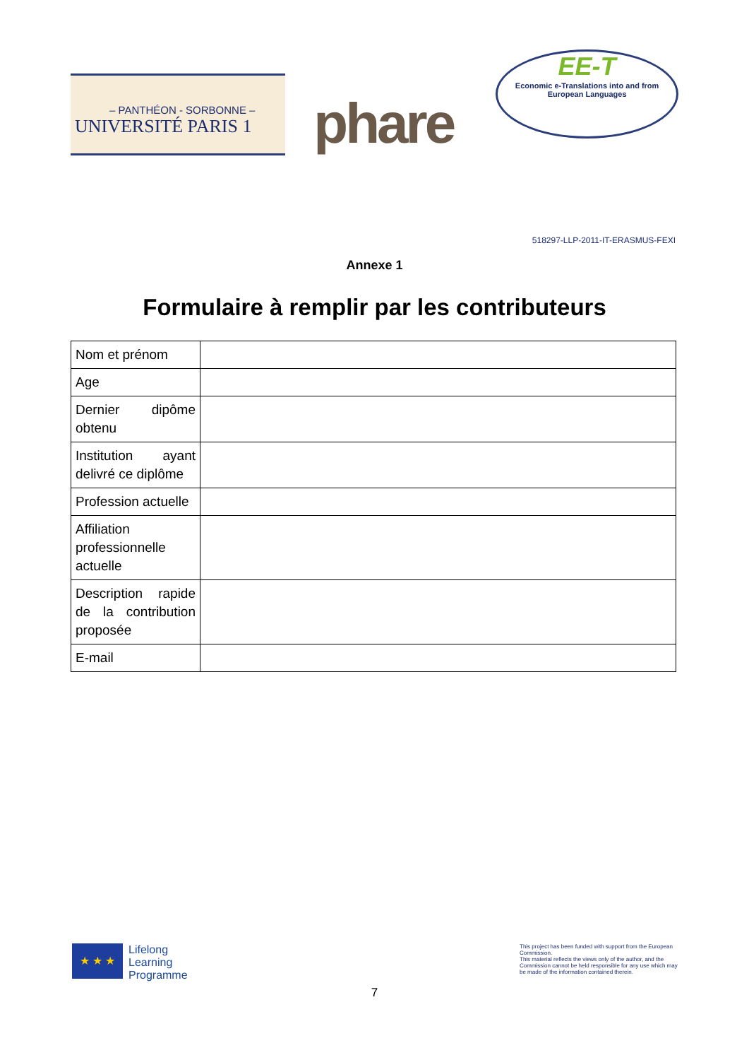– PANTHÉON - SORBONNE –
UNIVERSITÉ PARIS 1
phare
EE-T
Economic e-Translations into and from
European Languages
518297-LLP-2011-IT-ERASMUS-FEXI
Annexe 1
Formulaire à remplir par les contributeurs
| Nom et prénom | |
| Age | |
| Dernier dipôme obtenu | |
| Institution ayant delivré ce diplôme | |
| Profession actuelle | |
| Affiliation professionnelle actuelle | |
| Description rapide de la contribution proposée | |
| E-mail | |
★ ★ ★
Lifelong
Learning
Programme
This project has been funded with support from the European Commission.
This material reflects the views only of the author, and the Commission cannot be held responsible for any use which may be made of the information contained therein.
7